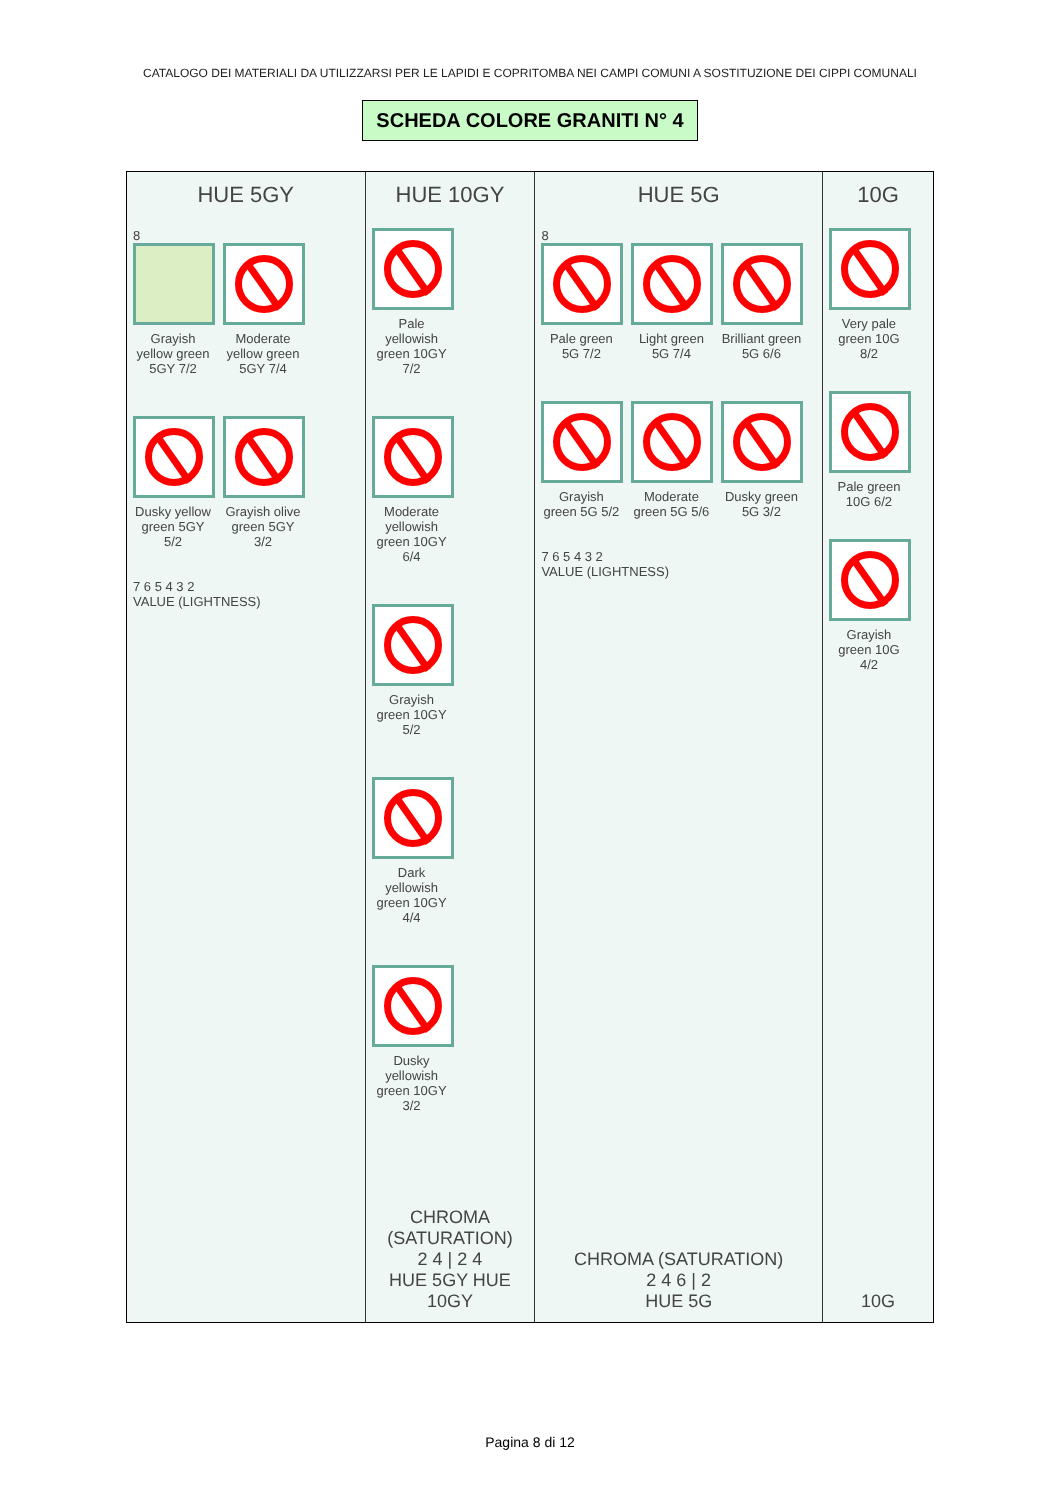CATALOGO DEI MATERIALI DA UTILIZZARSI PER LE LAPIDI E COPRITOMBA NEI CAMPI COMUNI A SOSTITUZIONE DEI CIPPI COMUNALI
SCHEDA COLORE GRANITI N° 4
HUE 5GY
8
Grayish yellow green 5GY 7/2
Moderate yellow green 5GY 7/4
Dusky yellow green 5GY 5/2
Grayish olive green 5GY 3/2
7 6 5 4 3 2
VALUE (LIGHTNESS)
HUE 10GY
Pale yellowish green 10GY 7/2
Moderate yellowish green 10GY 6/4
Grayish green 10GY 5/2
Dark yellowish green 10GY 4/4
Dusky yellowish green 10GY 3/2
CHROMA (SATURATION)
2 4 | 2 4
HUE 5GY HUE 10GY
HUE 5G
8
Pale green 5G 7/2
Light green 5G 7/4
Brilliant green 5G 6/6
Grayish green 5G 5/2
Moderate green 5G 5/6
Dusky green 5G 3/2
7 6 5 4 3 2
VALUE (LIGHTNESS)
CHROMA (SATURATION)
2 4 6 | 2
HUE 5G
10G
Very pale green 10G 8/2
Pale green 10G 6/2
Grayish green 10G 4/2
10G
Pagina 8 di 12